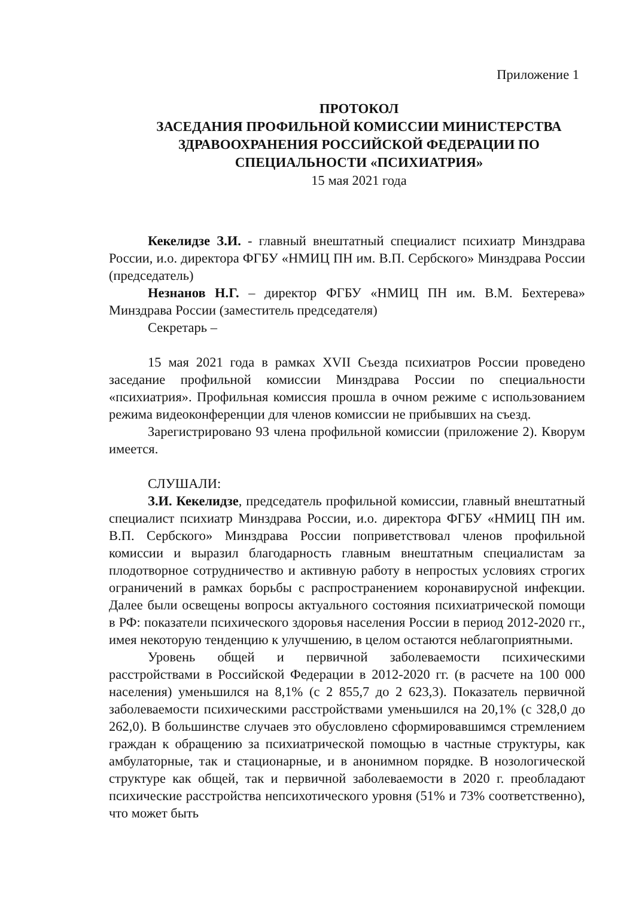Приложение 1
ПРОТОКОЛ
ЗАСЕДАНИЯ ПРОФИЛЬНОЙ КОМИССИИ МИНИСТЕРСТВА ЗДРАВООХРАНЕНИЯ РОССИЙСКОЙ ФЕДЕРАЦИИ ПО СПЕЦИАЛЬНОСТИ «ПСИХИАТРИЯ»
15 мая 2021 года
Кекелидзе З.И. - главный внештатный специалист психиатр Минздрава России, и.о. директора ФГБУ «НМИЦ ПН им. В.П. Сербского» Минздрава России (председатель)
Незнанов Н.Г. – директор ФГБУ «НМИЦ ПН им. В.М. Бехтерева» Минздрава России (заместитель председателя)
Секретарь –
15 мая 2021 года в рамках XVII Съезда психиатров России проведено заседание профильной комиссии Минздрава России по специальности «психиатрия». Профильная комиссия прошла в очном режиме с использованием режима видеоконференции для членов комиссии не прибывших на съезд.
Зарегистрировано 93 члена профильной комиссии (приложение 2). Кворум имеется.
СЛУШАЛИ:
З.И. Кекелидзе, председатель профильной комиссии, главный внештатный специалист психиатр Минздрава России, и.о. директора ФГБУ «НМИЦ ПН им. В.П. Сербского» Минздрава России поприветствовал членов профильной комиссии и выразил благодарность главным внештатным специалистам за плодотворное сотрудничество и активную работу в непростых условиях строгих ограничений в рамках борьбы с распространением коронавирусной инфекции. Далее были освещены вопросы актуального состояния психиатрической помощи в РФ: показатели психического здоровья населения России в период 2012-2020 гг., имея некоторую тенденцию к улучшению, в целом остаются неблагоприятными.
Уровень общей и первичной заболеваемости психическими расстройствами в Российской Федерации в 2012-2020 гг. (в расчете на 100 000 населения) уменьшился на 8,1% (с 2 855,7 до 2 623,3). Показатель первичной заболеваемости психическими расстройствами уменьшился на 20,1% (с 328,0 до 262,0). В большинстве случаев это обусловлено сформировавшимся стремлением граждан к обращению за психиатрической помощью в частные структуры, как амбулаторные, так и стационарные, и в анонимном порядке. В нозологической структуре как общей, так и первичной заболеваемости в 2020 г. преобладают психические расстройства непсихотического уровня (51% и 73% соответственно), что может быть